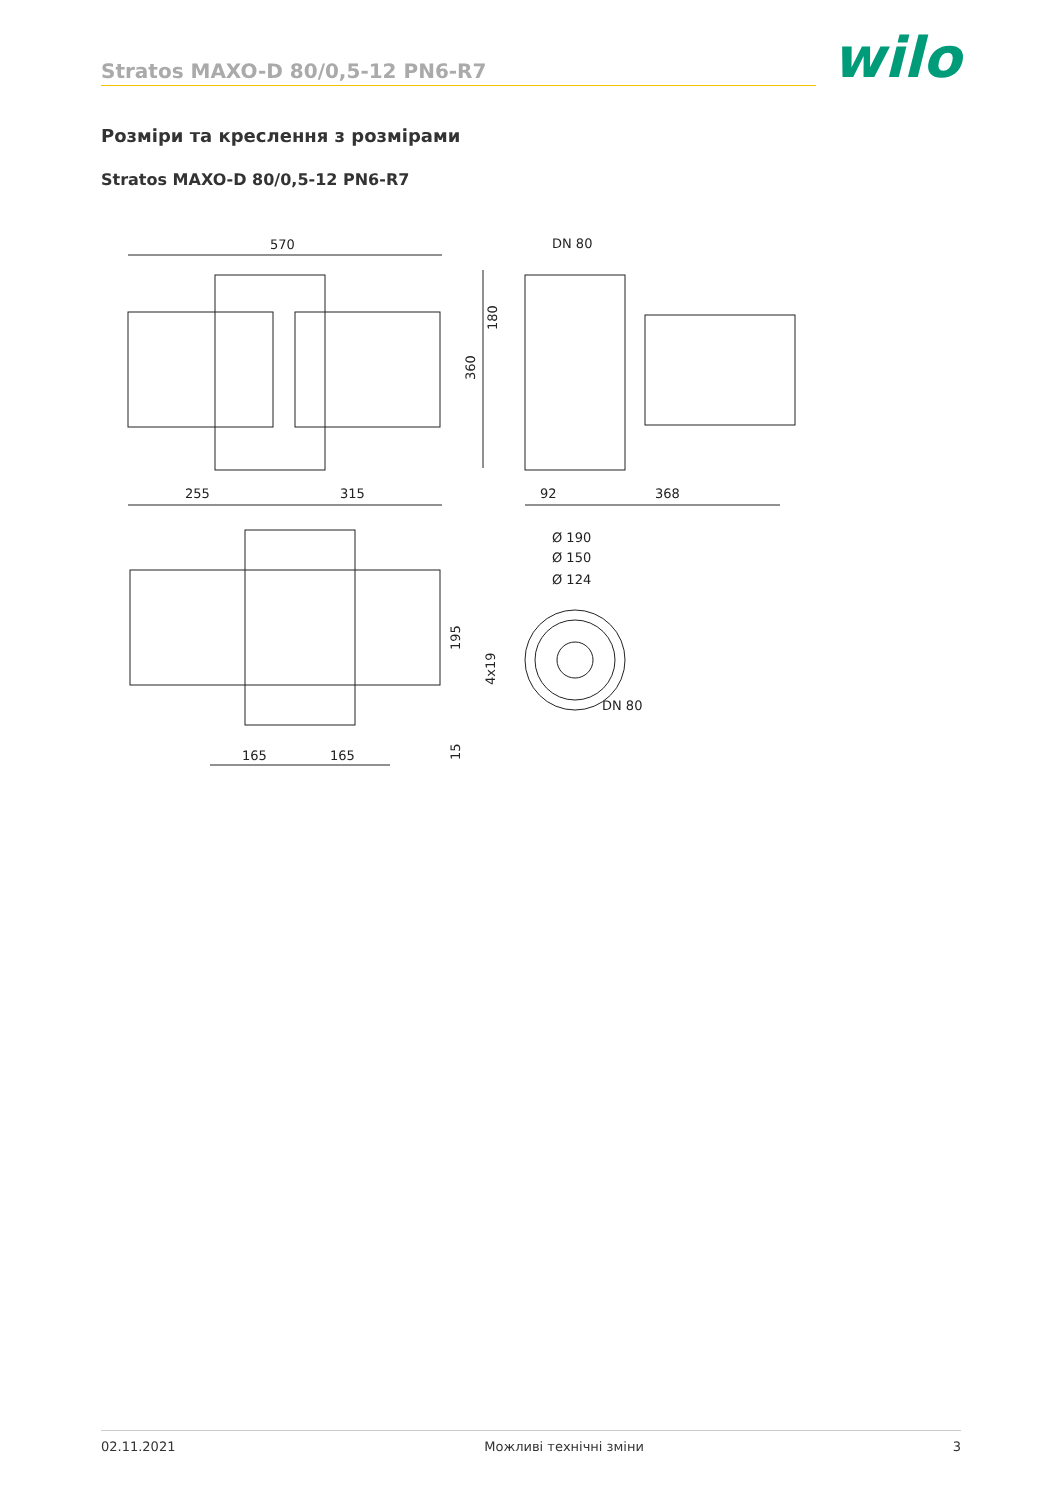Stratos MAXO-D 80/0,5-12 PN6-R7
wilo
Розміри та креслення з розмірами
Stratos MAXO-D 80/0,5-12 PN6-R7
570
255
315
DN 80
360
180
92
368
165
165
195
15
Ø 190
Ø 150
Ø 124
4x19
DN 80
02.11.2021 Можливі технічні зміни 3